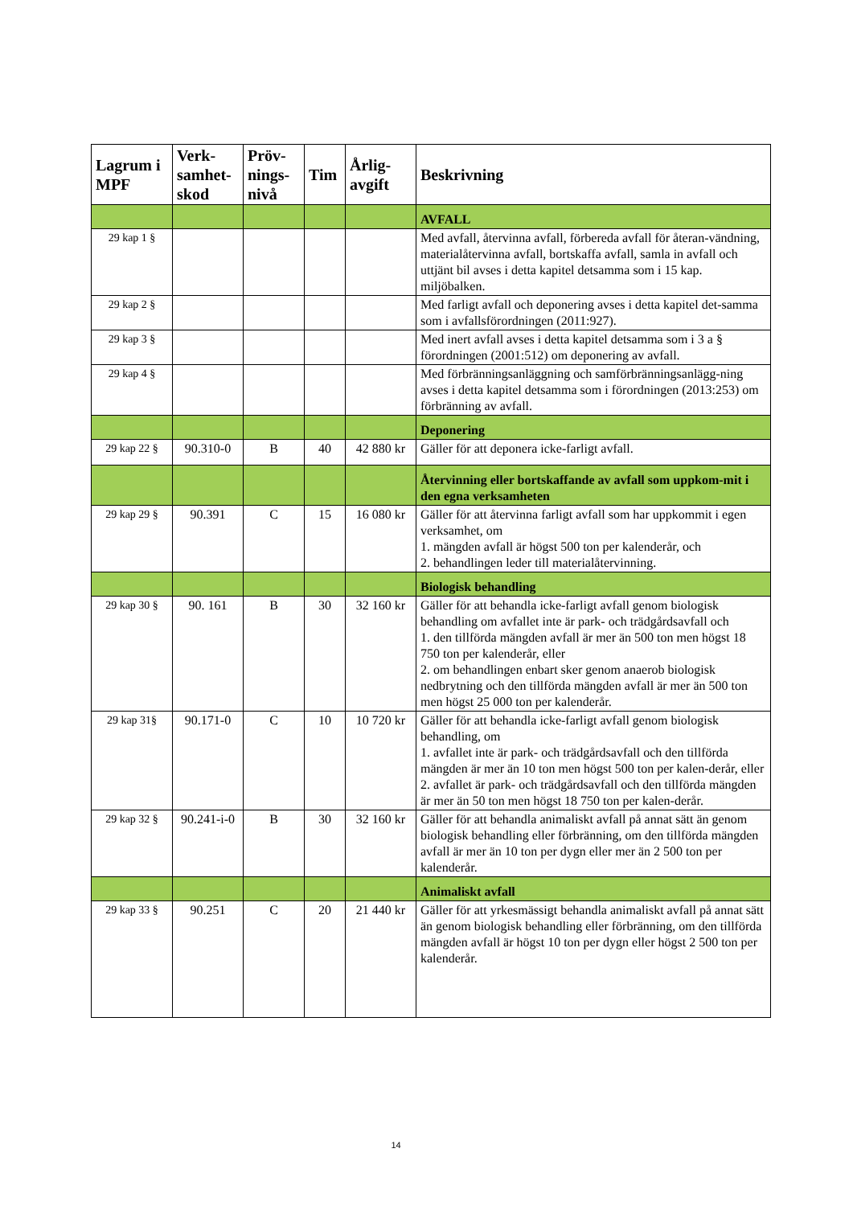| Lagrum i MPF | Verk-samhet-skod | Pröv-nings-nivå | Tim | Årlig-avgift | Beskrivning |
| --- | --- | --- | --- | --- | --- |
| | | | | | AVFALL |
| 29 kap 1 § | | | | | Med avfall, återvinna avfall, förbereda avfall för återan-vändning, materialåtervinna avfall, bortskaffa avfall, samla in avfall och uttjänt bil avses i detta kapitel detsamma som i 15 kap. miljöbalken. |
| 29 kap 2 § | | | | | Med farligt avfall och deponering avses i detta kapitel det-samma som i avfallsförordningen (2011:927). |
| 29 kap 3 § | | | | | Med inert avfall avses i detta kapitel detsamma som i 3 a § förordningen (2001:512) om deponering av avfall. |
| 29 kap 4 § | | | | | Med förbränningsanläggning och samförbränningsanlägg-ning avses i detta kapitel detsamma som i förordningen (2013:253) om förbränning av avfall. |
| | | | | | Deponering |
| 29 kap 22 § | 90.310-0 | B | 40 | 42 880 kr | Gäller för att deponera icke-farligt avfall. |
| | | | | | Återvinning eller bortskaffande av avfall som uppkom-mit i den egna verksamheten |
| 29 kap 29 § | 90.391 | C | 15 | 16 080 kr | Gäller för att återvinna farligt avfall som har uppkommit i egen verksamhet, om 1. mängden avfall är högst 500 ton per kalenderår, och 2. behandlingen leder till materialåtervinning. |
| | | | | | Biologisk behandling |
| 29 kap 30 § | 90. 161 | B | 30 | 32 160 kr | Gäller för att behandla icke-farligt avfall genom biologisk behandling om avfallet inte är park- och trädgårdsavfall och 1. den tillförda mängden avfall är mer än 500 ton men högst 18 750 ton per kalenderår, eller 2. om behandlingen enbart sker genom anaerob biologisk nedbrytning och den tillförda mängden avfall är mer än 500 ton men högst 25 000 ton per kalenderår. |
| 29 kap 31§ | 90.171-0 | C | 10 | 10 720 kr | Gäller för att behandla icke-farligt avfall genom biologisk behandling, om 1. avfallet inte är park- och trädgårdsavfall och den tillförda mängden är mer än 10 ton men högst 500 ton per kalen-derår, eller 2. avfallet är park- och trädgårdsavfall och den tillförda mängden är mer än 50 ton men högst 18 750 ton per kalen-derår. |
| 29 kap 32 § | 90.241-i-0 | B | 30 | 32 160 kr | Gäller för att behandla animaliskt avfall på annat sätt än genom biologisk behandling eller förbränning, om den tillförda mängden avfall är mer än 10 ton per dygn eller mer än 2 500 ton per kalenderår. |
| | | | | | Animaliskt avfall |
| 29 kap 33 § | 90.251 | C | 20 | 21 440 kr | Gäller för att yrkesmässigt behandla animaliskt avfall på annat sätt än genom biologisk behandling eller förbränning, om den tillförda mängden avfall är högst 10 ton per dygn eller högst 2 500 ton per kalenderår. |
14